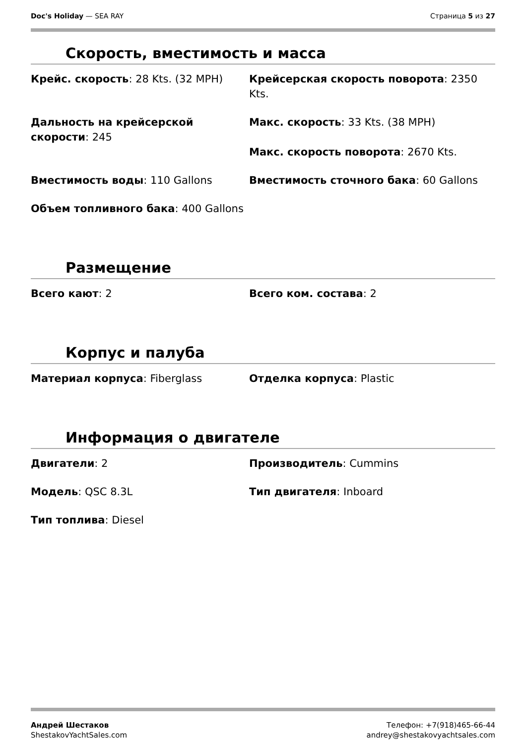Doc's Holiday — SEA RAY Страница 5 из 27
Скорость, вместимость и масса
Крейс. скорость: 28 Kts. (32 MPH)
Крейсерская скорость поворота: 2350 Kts.
Дальность на крейсерской скорости: 245
Макс. скорость: 33 Kts. (38 MPH)
Макс. скорость поворота: 2670 Kts.
Вместимость воды: 110 Gallons
Вместимость сточного бака: 60 Gallons
Объем топливного бака: 400 Gallons
Размещение
Всего кают: 2
Всего ком. состава: 2
Корпус и палуба
Материал корпуса: Fiberglass
Отделка корпуса: Plastic
Информация о двигателе
Двигатели: 2
Производитель: Cummins
Модель: QSC 8.3L
Тип двигателя: Inboard
Тип топлива: Diesel
Андрей Шестаков
ShestakovYachtSales.com
Телефон: +7(918)465-66-44
andrey@shestakovyachtsales.com